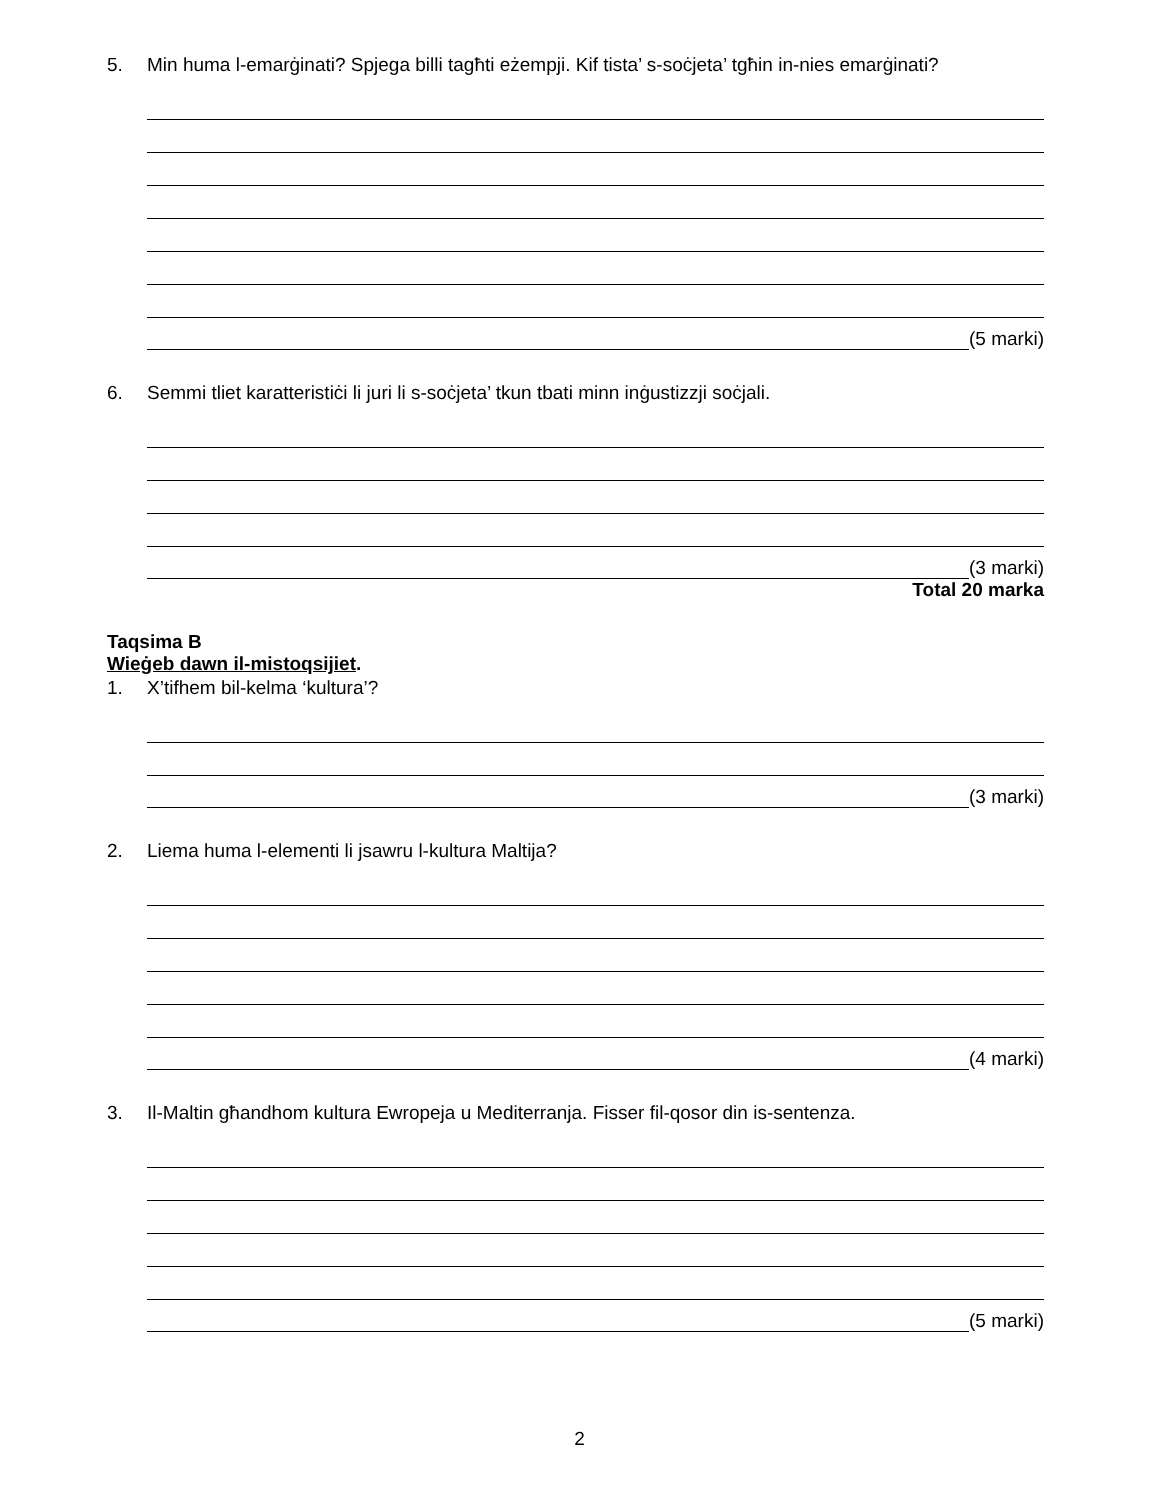5. Min huma l-emarġinati? Spjega billi tagħti eżempji. Kif tista’ s-soċjeta’ tgħin in-nies emarġinati?
(5 marki)
6. Semmi tliet karatteristiċi li juri li s-soċjeta’ tkun tbati minn inġustizzji soċjali.
(3 marki)
Total 20 marka
Taqsima B
Wieġeb dawn il-mistoqsijiet.
1. X’tifhem bil-kelma ‘kultura’?
(3 marki)
2. Liema huma l-elementi li jsawru l-kultura Maltija?
(4 marki)
3. Il-Maltin għandhom kultura Ewropeja u Mediterranja. Fisser fil-qosor din is-sentenza.
(5 marki)
2